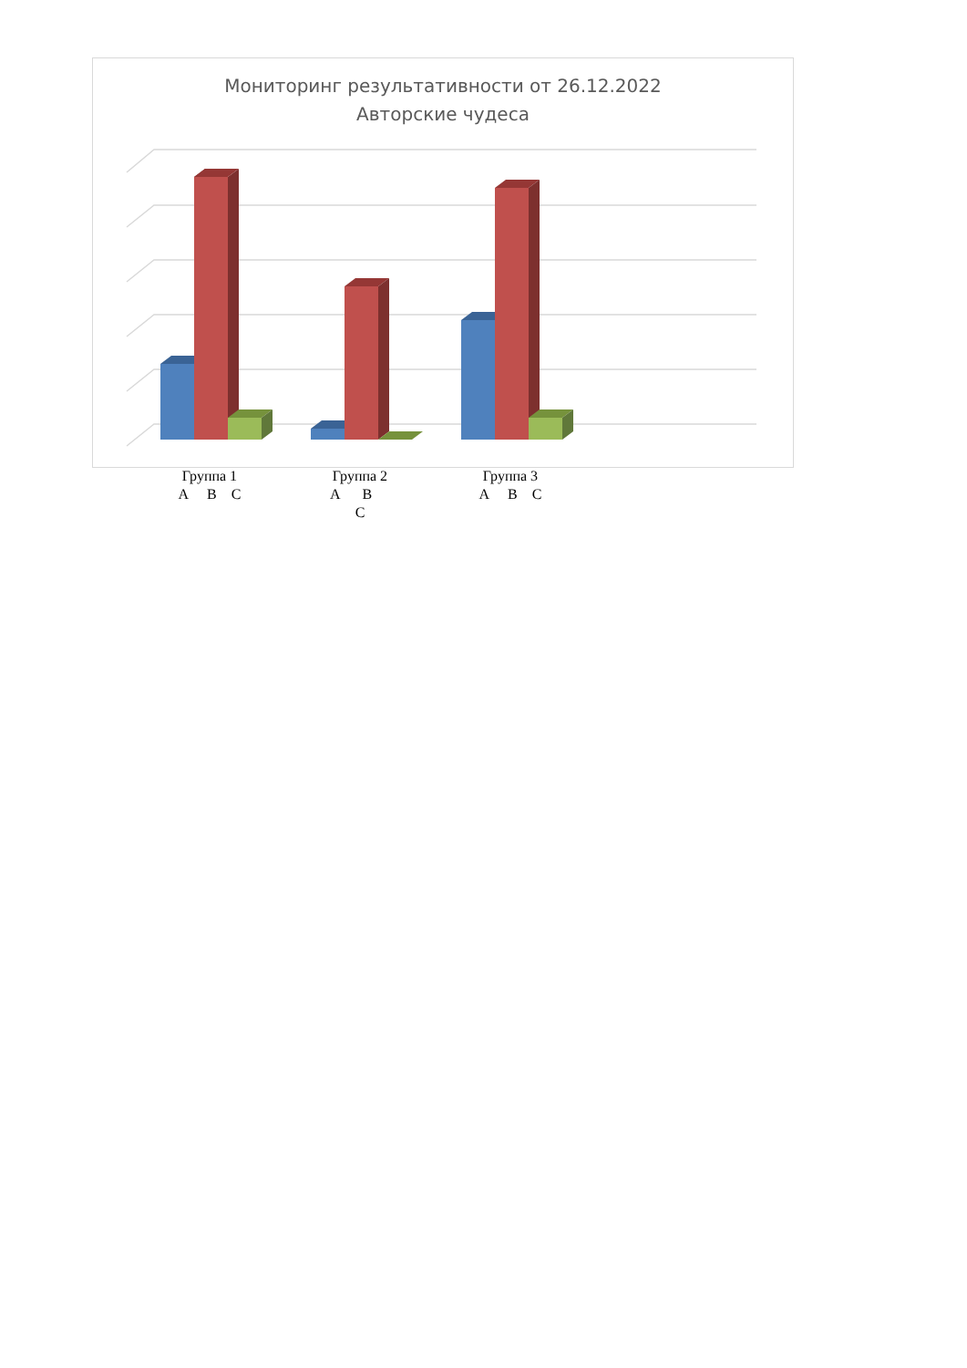Мониторинг результативности от 26.12.2022
Авторские чудеса
Группа 1
А В С
Группа 2
А В С
Группа 3
А В С